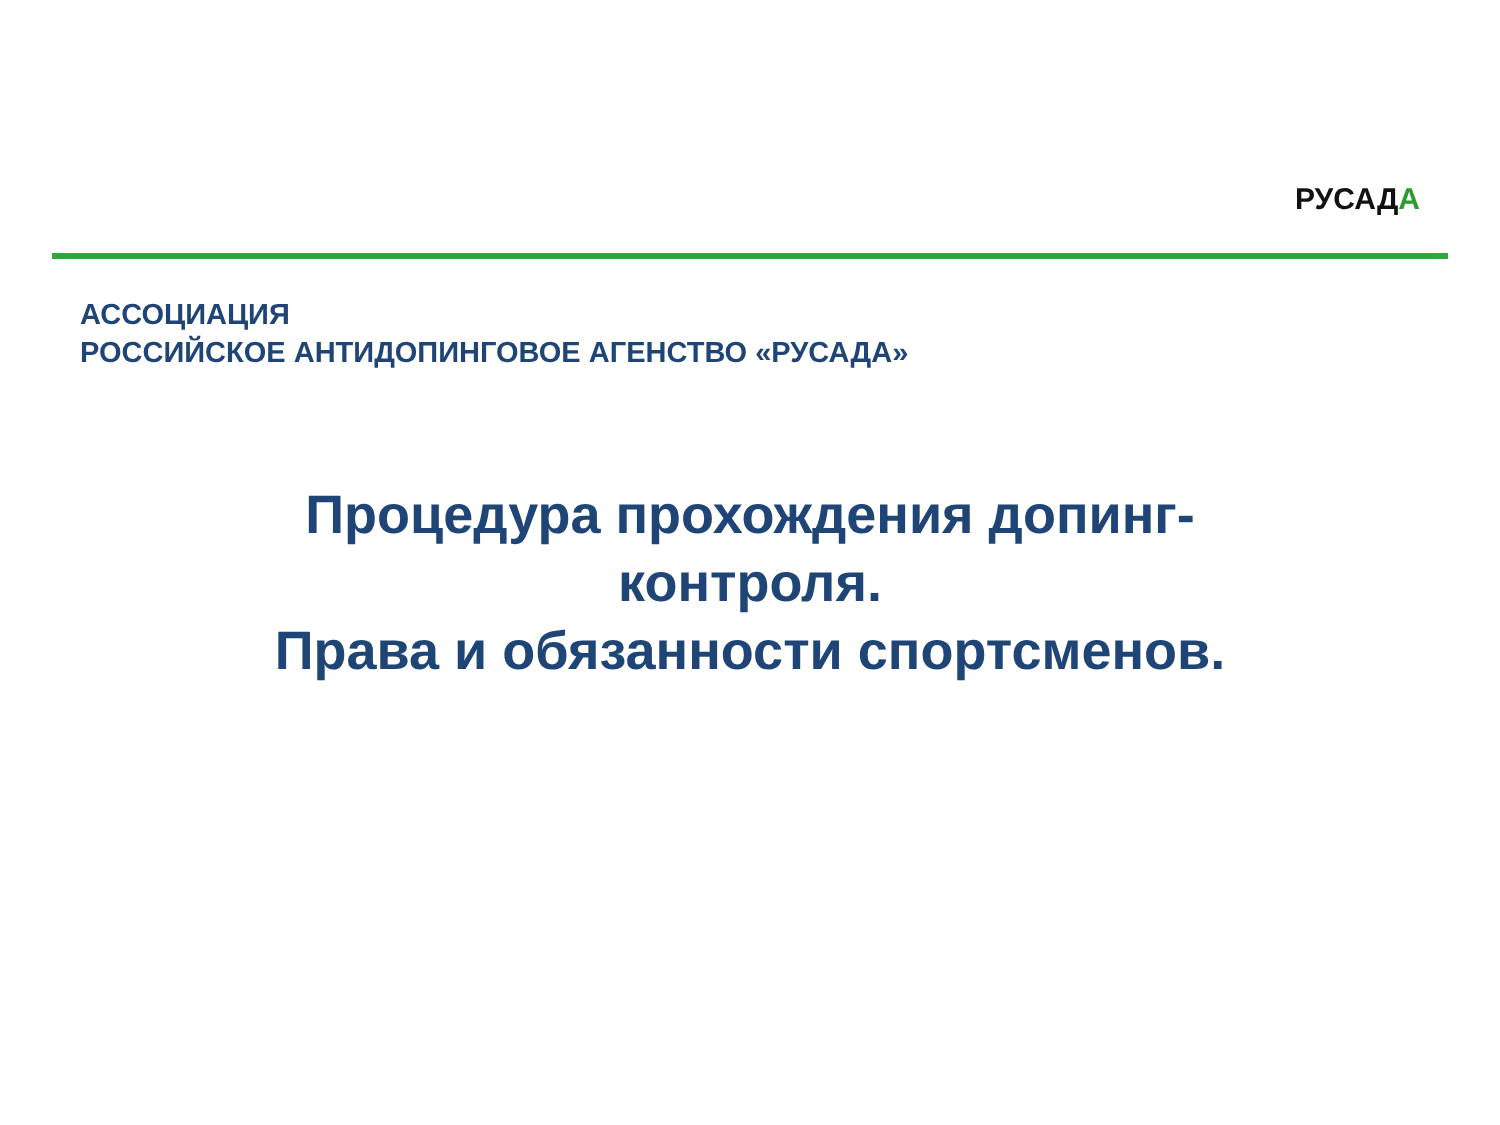РУСАДА
АССОЦИАЦИЯ
РОССИЙСКОЕ АНТИДОПИНГОВОЕ АГЕНСТВО «РУСАДА»
Процедура прохождения допинг-
контроля.
Права и обязанности спортсменов.